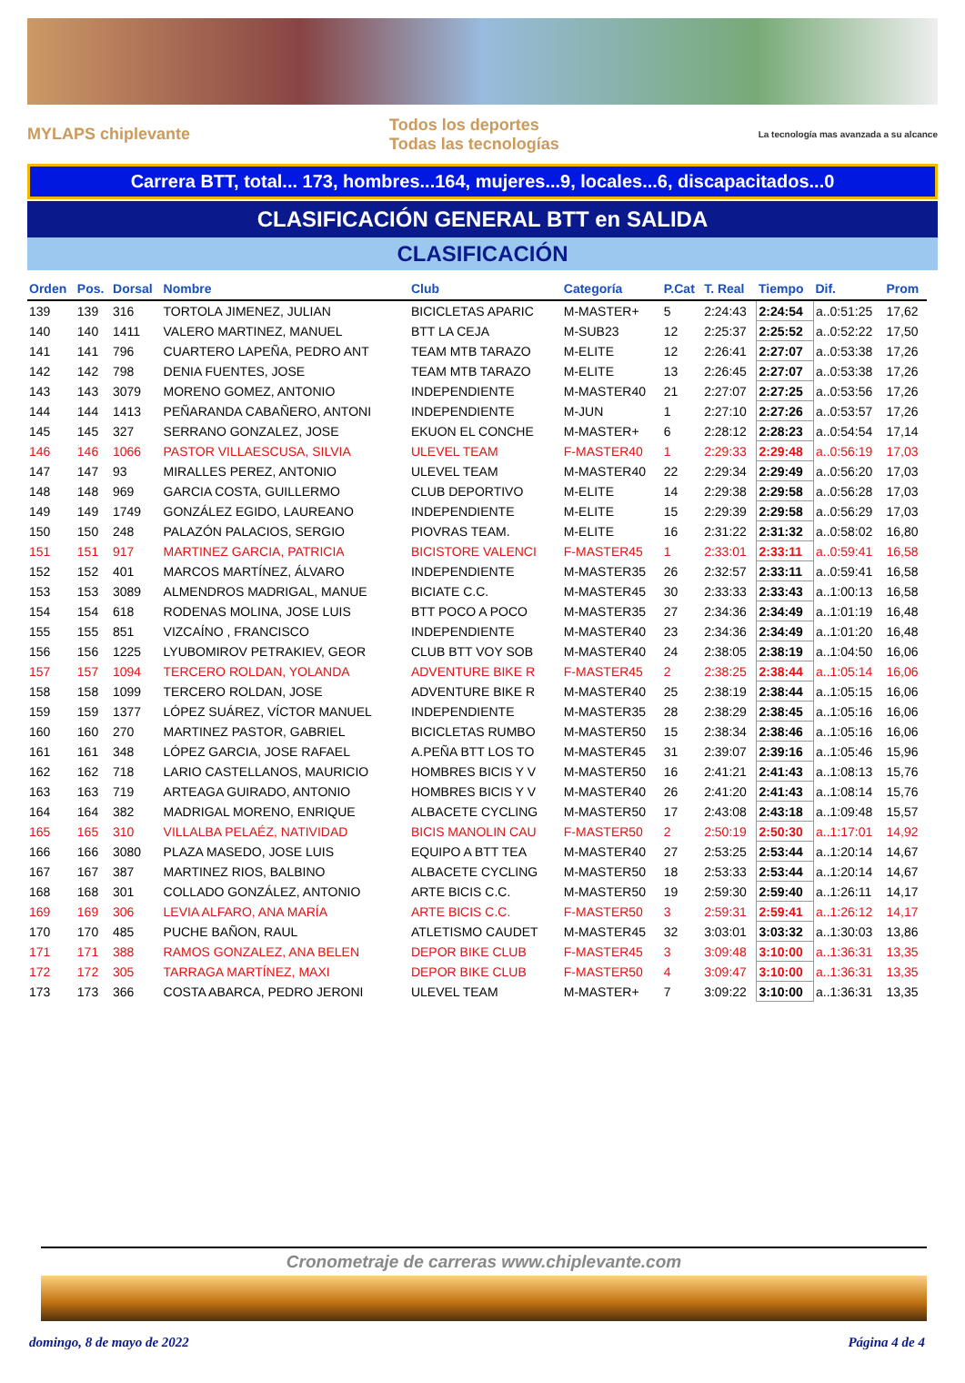MYLAPS chiplevante Todos los deportes
Todas las tecnologías La tecnología mas avanzada a su alcance
Carrera BTT, total... 173, hombres...164, mujeres...9, locales...6, discapacitados...0
CLASIFICACIÓN GENERAL BTT en SALIDA
CLASIFICACIÓN
| Orden | Pos. | Dorsal | Nombre | Club | Categoría | P.Cat | T. Real | Tiempo | Dif. | Prom |
| --- | --- | --- | --- | --- | --- | --- | --- | --- | --- | --- |
| 139 | 139 | 316 | TORTOLA JIMENEZ, JULIAN | BICICLETAS APARIC | M-MASTER+ | 5 | 2:24:43 | 2:24:54 | a..0:51:25 | 17,62 |
| 140 | 140 | 1411 | VALERO MARTINEZ, MANUEL | BTT LA CEJA | M-SUB23 | 12 | 2:25:37 | 2:25:52 | a..0:52:22 | 17,50 |
| 141 | 141 | 796 | CUARTERO LAPEÑA, PEDRO ANT | TEAM MTB TARAZO | M-ELITE | 12 | 2:26:41 | 2:27:07 | a..0:53:38 | 17,26 |
| 142 | 142 | 798 | DENIA FUENTES, JOSE | TEAM MTB TARAZO | M-ELITE | 13 | 2:26:45 | 2:27:07 | a..0:53:38 | 17,26 |
| 143 | 143 | 3079 | MORENO GOMEZ, ANTONIO | INDEPENDIENTE | M-MASTER40 | 21 | 2:27:07 | 2:27:25 | a..0:53:56 | 17,26 |
| 144 | 144 | 1413 | PEÑARANDA CABAÑERO, ANTONI | INDEPENDIENTE | M-JUN | 1 | 2:27:10 | 2:27:26 | a..0:53:57 | 17,26 |
| 145 | 145 | 327 | SERRANO GONZALEZ, JOSE | EKUON EL CONCHE | M-MASTER+ | 6 | 2:28:12 | 2:28:23 | a..0:54:54 | 17,14 |
| 146 | 146 | 1066 | PASTOR VILLAESCUSA, SILVIA | ULEVEL TEAM | F-MASTER40 | 1 | 2:29:33 | 2:29:48 | a..0:56:19 | 17,03 |
| 147 | 147 | 93 | MIRALLES PEREZ, ANTONIO | ULEVEL TEAM | M-MASTER40 | 22 | 2:29:34 | 2:29:49 | a..0:56:20 | 17,03 |
| 148 | 148 | 969 | GARCIA COSTA, GUILLERMO | CLUB DEPORTIVO | M-ELITE | 14 | 2:29:38 | 2:29:58 | a..0:56:28 | 17,03 |
| 149 | 149 | 1749 | GONZÁLEZ EGIDO, LAUREANO | INDEPENDIENTE | M-ELITE | 15 | 2:29:39 | 2:29:58 | a..0:56:29 | 17,03 |
| 150 | 150 | 248 | PALAZÓN PALACIOS, SERGIO | PIOVRAS TEAM. | M-ELITE | 16 | 2:31:22 | 2:31:32 | a..0:58:02 | 16,80 |
| 151 | 151 | 917 | MARTINEZ GARCIA, PATRICIA | BICISTORE VALENCI | F-MASTER45 | 1 | 2:33:01 | 2:33:11 | a..0:59:41 | 16,58 |
| 152 | 152 | 401 | MARCOS MARTÍNEZ, ÁLVARO | INDEPENDIENTE | M-MASTER35 | 26 | 2:32:57 | 2:33:11 | a..0:59:41 | 16,58 |
| 153 | 153 | 3089 | ALMENDROS MADRIGAL, MANUE | BICIATE C.C. | M-MASTER45 | 30 | 2:33:33 | 2:33:43 | a..1:00:13 | 16,58 |
| 154 | 154 | 618 | RODENAS MOLINA, JOSE LUIS | BTT POCO A POCO | M-MASTER35 | 27 | 2:34:36 | 2:34:49 | a..1:01:19 | 16,48 |
| 155 | 155 | 851 | VIZCAÍNO , FRANCISCO | INDEPENDIENTE | M-MASTER40 | 23 | 2:34:36 | 2:34:49 | a..1:01:20 | 16,48 |
| 156 | 156 | 1225 | LYUBOMIROV PETRAKIEV, GEOR | CLUB BTT VOY SOB | M-MASTER40 | 24 | 2:38:05 | 2:38:19 | a..1:04:50 | 16,06 |
| 157 | 157 | 1094 | TERCERO ROLDAN, YOLANDA | ADVENTURE BIKE R | F-MASTER45 | 2 | 2:38:25 | 2:38:44 | a..1:05:14 | 16,06 |
| 158 | 158 | 1099 | TERCERO ROLDAN, JOSE | ADVENTURE BIKE R | M-MASTER40 | 25 | 2:38:19 | 2:38:44 | a..1:05:15 | 16,06 |
| 159 | 159 | 1377 | LÓPEZ SUÁREZ, VÍCTOR MANUEL | INDEPENDIENTE | M-MASTER35 | 28 | 2:38:29 | 2:38:45 | a..1:05:16 | 16,06 |
| 160 | 160 | 270 | MARTINEZ PASTOR, GABRIEL | BICICLETAS RUMBO | M-MASTER50 | 15 | 2:38:34 | 2:38:46 | a..1:05:16 | 16,06 |
| 161 | 161 | 348 | LÓPEZ GARCIA, JOSE RAFAEL | A.PEÑA BTT LOS TO | M-MASTER45 | 31 | 2:39:07 | 2:39:16 | a..1:05:46 | 15,96 |
| 162 | 162 | 718 | LARIO CASTELLANOS, MAURICIO | HOMBRES BICIS Y V | M-MASTER50 | 16 | 2:41:21 | 2:41:43 | a..1:08:13 | 15,76 |
| 163 | 163 | 719 | ARTEAGA GUIRADO, ANTONIO | HOMBRES BICIS Y V | M-MASTER40 | 26 | 2:41:20 | 2:41:43 | a..1:08:14 | 15,76 |
| 164 | 164 | 382 | MADRIGAL MORENO, ENRIQUE | ALBACETE CYCLING | M-MASTER50 | 17 | 2:43:08 | 2:43:18 | a..1:09:48 | 15,57 |
| 165 | 165 | 310 | VILLALBA PELAÉZ, NATIVIDAD | BICIS MANOLIN CAU | F-MASTER50 | 2 | 2:50:19 | 2:50:30 | a..1:17:01 | 14,92 |
| 166 | 166 | 3080 | PLAZA MASEDO, JOSE LUIS | EQUIPO A BTT TEA | M-MASTER40 | 27 | 2:53:25 | 2:53:44 | a..1:20:14 | 14,67 |
| 167 | 167 | 387 | MARTINEZ RIOS, BALBINO | ALBACETE CYCLING | M-MASTER50 | 18 | 2:53:33 | 2:53:44 | a..1:20:14 | 14,67 |
| 168 | 168 | 301 | COLLADO GONZÁLEZ, ANTONIO | ARTE BICIS C.C. | M-MASTER50 | 19 | 2:59:30 | 2:59:40 | a..1:26:11 | 14,17 |
| 169 | 169 | 306 | LEVIA ALFARO, ANA MARÍA | ARTE BICIS C.C. | F-MASTER50 | 3 | 2:59:31 | 2:59:41 | a..1:26:12 | 14,17 |
| 170 | 170 | 485 | PUCHE BAÑON, RAUL | ATLETISMO CAUDET | M-MASTER45 | 32 | 3:03:01 | 3:03:32 | a..1:30:03 | 13,86 |
| 171 | 171 | 388 | RAMOS GONZALEZ, ANA BELEN | DEPOR BIKE CLUB | F-MASTER45 | 3 | 3:09:48 | 3:10:00 | a..1:36:31 | 13,35 |
| 172 | 172 | 305 | TARRAGA MARTÍNEZ, MAXI | DEPOR BIKE CLUB | F-MASTER50 | 4 | 3:09:47 | 3:10:00 | a..1:36:31 | 13,35 |
| 173 | 173 | 366 | COSTA ABARCA, PEDRO JERONI | ULEVEL TEAM | M-MASTER+ | 7 | 3:09:22 | 3:10:00 | a..1:36:31 | 13,35 |
Cronometraje de carreras www.chiplevante.com
domingo, 8 de mayo de 2022 Página 4 de 4